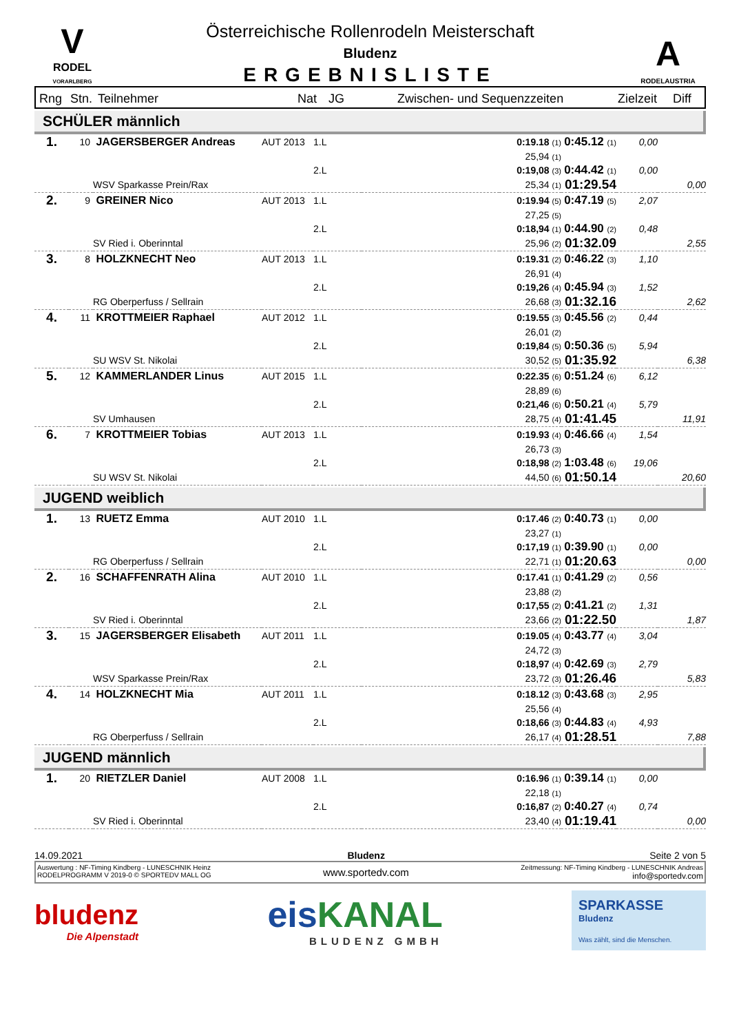V
RODEL
VORARLBERG
Österreichische Rollenrodeln Meisterschaft
Bludenz
ERGEBNISLISTE
A
RODELAUSTRIA
Rng Stn. Teilnehmer Nat JG Zwischen- und Sequenzzeiten Zielzeit Diff
SCHÜLER männlich
| 1. | 10 | JAGERSBERGER Andreas | AUT 2013 | 1.L | | 0:19.18 (1) | 0:45.12 (1) | 0,00 | |
| | | | | | | 25,94 (1) | | | |
| | | | | 2.L | | 0:19,08 (3) | 0:44.42 (1) | 0,00 | |
| | | WSV Sparkasse Prein/Rax | | | | 25,34 (1) | 01:29.54 | | 0,00 |
| 2. | 9 | GREINER Nico | AUT 2013 | 1.L | | 0:19.94 (5) | 0:47.19 (5) | 2,07 | |
| | | | | | | 27,25 (5) | | | |
| | | | | 2.L | | 0:18,94 (1) | 0:44.90 (2) | 0,48 | |
| | | SV Ried i. Oberinntal | | | | 25,96 (2) | 01:32.09 | | 2,55 |
| 3. | 8 | HOLZKNECHT Neo | AUT 2013 | 1.L | | 0:19.31 (2) | 0:46.22 (3) | 1,10 | |
| | | | | | | 26,91 (4) | | | |
| | | | | 2.L | | 0:19,26 (4) | 0:45.94 (3) | 1,52 | |
| | | RG Oberperfuss / Sellrain | | | | 26,68 (3) | 01:32.16 | | 2,62 |
| 4. | 11 | KROTTMEIER Raphael | AUT 2012 | 1.L | | 0:19.55 (3) | 0:45.56 (2) | 0,44 | |
| | | | | | | 26,01 (2) | | | |
| | | | | 2.L | | 0:19,84 (5) | 0:50.36 (5) | 5,94 | |
| | | SU WSV St. Nikolai | | | | 30,52 (5) | 01:35.92 | | 6,38 |
| 5. | 12 | KAMMERLANDER Linus | AUT 2015 | 1.L | | 0:22.35 (6) | 0:51.24 (6) | 6,12 | |
| | | | | | | 28,89 (6) | | | |
| | | | | 2.L | | 0:21,46 (6) | 0:50.21 (4) | 5,79 | |
| | | SV Umhausen | | | | 28,75 (4) | 01:41.45 | | 11,91 |
| 6. | 7 | KROTTMEIER Tobias | AUT 2013 | 1.L | | 0:19.93 (4) | 0:46.66 (4) | 1,54 | |
| | | | | | | 26,73 (3) | | | |
| | | | | 2.L | | 0:18,98 (2) | 1:03.48 (6) | 19,06 | |
| | | SU WSV St. Nikolai | | | | 44,50 (6) | 01:50.14 | | 20,60 |
JUGEND weiblich
| 1. | 13 | RUETZ Emma | AUT 2010 | 1.L | | 0:17.46 (2) | 0:40.73 (1) | 0,00 | |
| | | | | | | 23,27 (1) | | | |
| | | | | 2.L | | 0:17,19 (1) | 0:39.90 (1) | 0,00 | |
| | | RG Oberperfuss / Sellrain | | | | 22,71 (1) | 01:20.63 | | 0,00 |
| 2. | 16 | SCHAFFENRATH Alina | AUT 2010 | 1.L | | 0:17.41 (1) | 0:41.29 (2) | 0,56 | |
| | | | | | | 23,88 (2) | | | |
| | | | | 2.L | | 0:17,55 (2) | 0:41.21 (2) | 1,31 | |
| | | SV Ried i. Oberinntal | | | | 23,66 (2) | 01:22.50 | | 1,87 |
| 3. | 15 | JAGERSBERGER Elisabeth | AUT 2011 | 1.L | | 0:19.05 (4) | 0:43.77 (4) | 3,04 | |
| | | | | | | 24,72 (3) | | | |
| | | | | 2.L | | 0:18,97 (4) | 0:42.69 (3) | 2,79 | |
| | | WSV Sparkasse Prein/Rax | | | | 23,72 (3) | 01:26.46 | | 5,83 |
| 4. | 14 | HOLZKNECHT Mia | AUT 2011 | 1.L | | 0:18.12 (3) | 0:43.68 (3) | 2,95 | |
| | | | | | | 25,56 (4) | | | |
| | | | | 2.L | | 0:18,66 (3) | 0:44.83 (4) | 4,93 | |
| | | RG Oberperfuss / Sellrain | | | | 26,17 (4) | 01:28.51 | | 7,88 |
JUGEND männlich
| 1. | 20 | RIETZLER Daniel | AUT 2008 | 1.L | | 0:16.96 (1) | 0:39.14 (1) | 0,00 | |
| | | | | | | 22,18 (1) | | | |
| | | | | 2.L | | 0:16,87 (2) | 0:40.27 (4) | 0,74 | |
| | | SV Ried i. Oberinntal | | | | 23,40 (4) | 01:19.41 | | 0,00 |
14.09.2021 Bludenz Seite 2 von 5
Auswertung : NF-Timing Kindberg - LUNESCHNIK Heinz
RODELPROGRAMM V 2019-0 © SPORTEDV MALL OG
www.sportedv.com
Zeitmessung: NF-Timing Kindberg - LUNESCHNIK Andreas
info@sportedv.com
bludenz
Die Alpenstadt
eisKANAL
BLUDENZ GMBH
SPARKASSE
Bludenz
Was zählt, sind die Menschen.